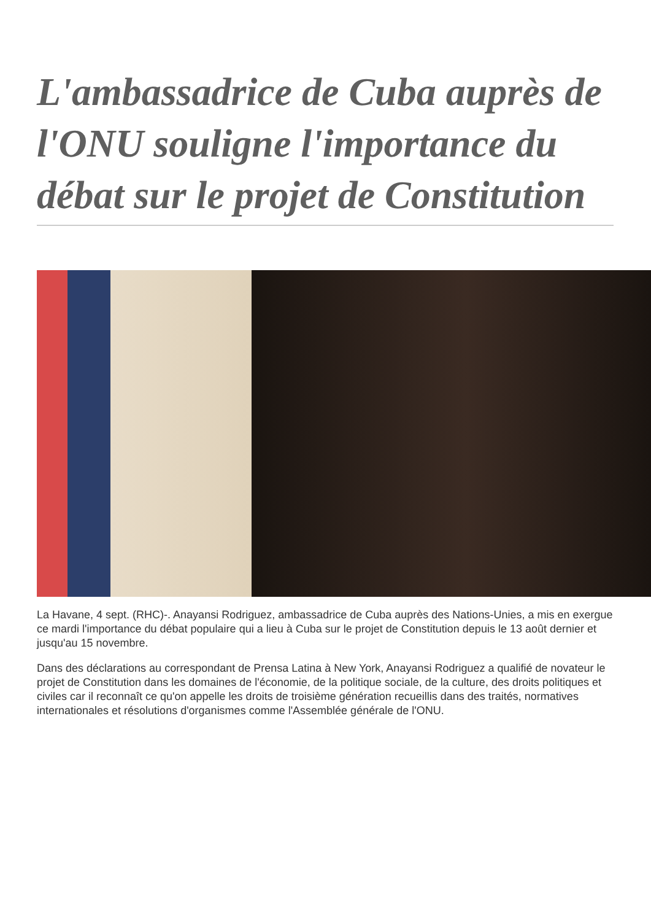L'ambassadrice de Cuba auprès de l'ONU souligne l'importance du débat sur le projet de Constitution
La Havane, 4 sept. (RHC)-. Anayansi Rodriguez, ambassadrice de Cuba auprès des Nations-Unies, a mis en exergue ce mardi l'importance du débat populaire qui a lieu à Cuba sur le projet de Constitution depuis le 13 août dernier et jusqu'au 15 novembre.
Dans des déclarations au correspondant de Prensa Latina à New York, Anayansi Rodriguez a qualifié de novateur le projet de Constitution dans les domaines de l'économie, de la politique sociale, de la culture, des droits politiques et civiles car il reconnaît ce qu'on appelle les droits de troisième génération recueillis dans des traités, normatives internationales et résolutions d'organismes comme l'Assemblée générale de l'ONU.